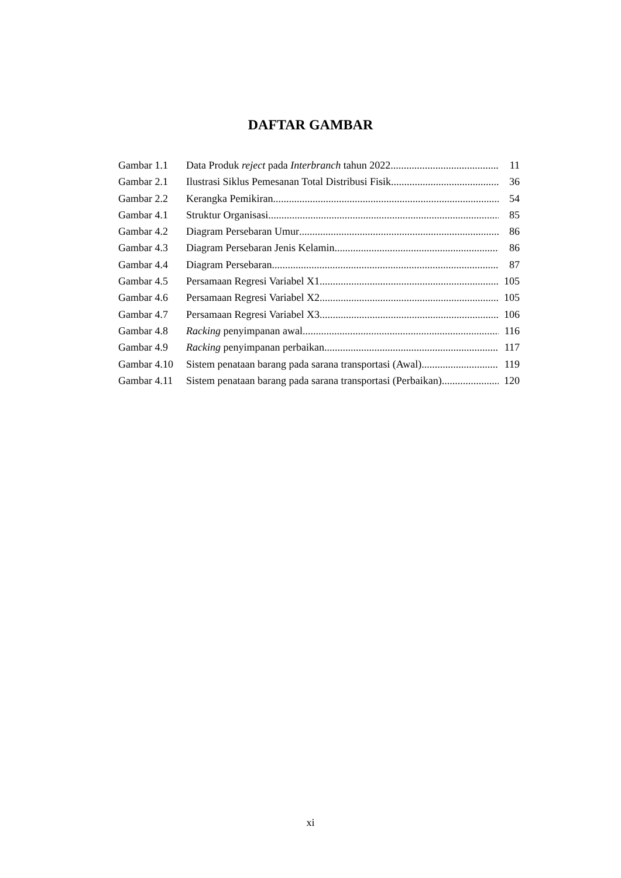DAFTAR GAMBAR
Gambar 1.1 Data Produk reject pada Interbranch tahun 2022 11
Gambar 2.1 Ilustrasi Siklus Pemesanan Total Distribusi Fisik 36
Gambar 2.2 Kerangka Pemikiran 54
Gambar 4.1 Struktur Organisasi 85
Gambar 4.2 Diagram Persebaran Umur 86
Gambar 4.3 Diagram Persebaran Jenis Kelamin 86
Gambar 4.4 Diagram Persebaran 87
Gambar 4.5 Persamaan Regresi Variabel X1 105
Gambar 4.6 Persamaan Regresi Variabel X2 105
Gambar 4.7 Persamaan Regresi Variabel X3 106
Gambar 4.8 Racking penyimpanan awal 116
Gambar 4.9 Racking penyimpanan perbaikan 117
Gambar 4.10 Sistem penataan barang pada sarana transportasi (Awal) 119
Gambar 4.11 Sistem penataan barang pada sarana transportasi (Perbaikan) 120
xi